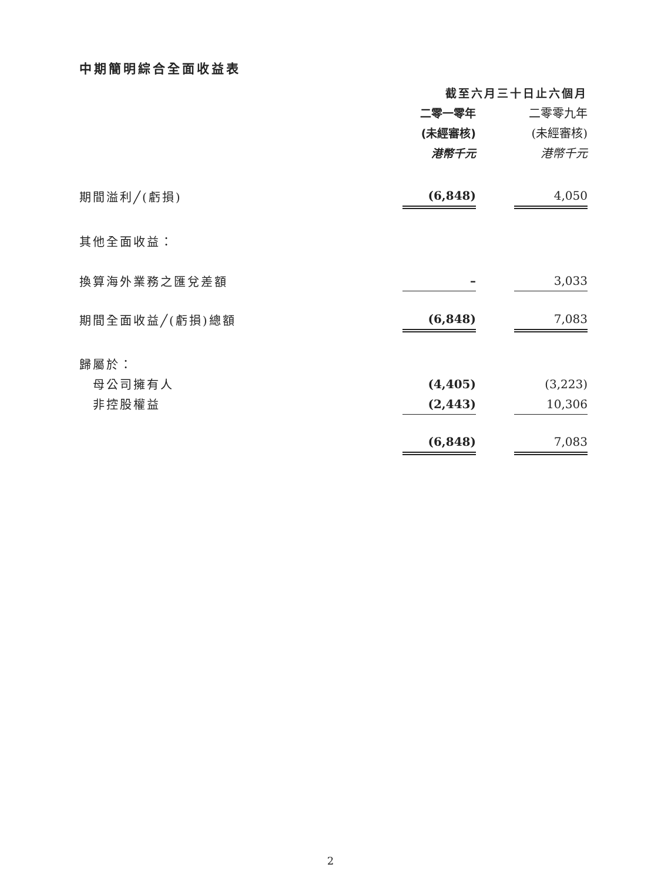中期簡明綜合全面收益表
| | 截至六月三十日止六個月 | | |
| | 二零一零年 | | 二零零九年 |
| | (未經審核) | | (未經審核) |
| | 港幣千元 | | 港幣千元 |
| 期間溢利╱(虧損) | (6,848) | | 4,050 |
| 其他全面收益： | | | |
| 換算海外業務之匯兌差額 | – | | 3,033 |
| 期間全面收益╱(虧損)總額 | (6,848) | | 7,083 |
| 歸屬於： | | | |
| 母公司擁有人 | (4,405) | | (3,223) |
| 非控股權益 | (2,443) | | 10,306 |
| | (6,848) | | 7,083 |
2